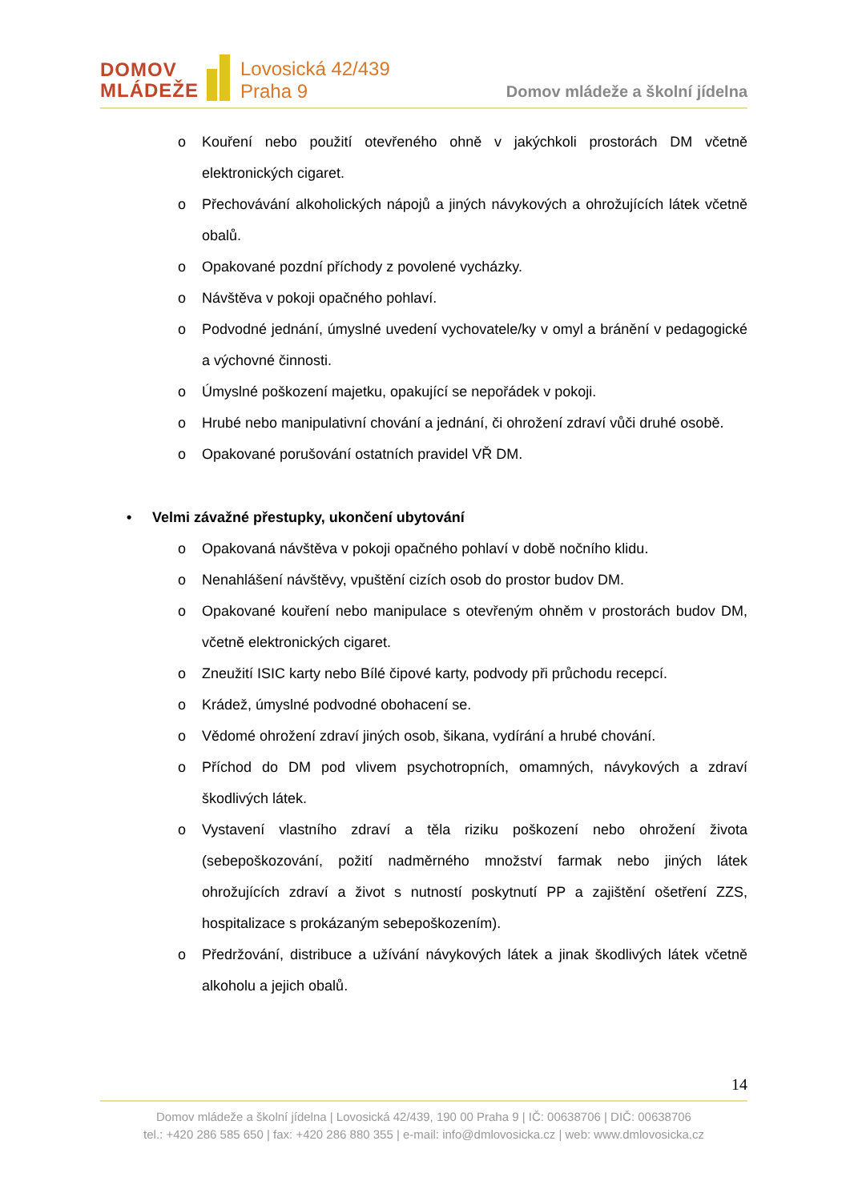DOMOV
MLÁDEŽE
Lovosická 42/439
Praha 9
Domov mládeže a školní jídelna
o Kouření nebo použití otevřeného ohně v jakýchkoli prostorách DM včetně elektronických cigaret.
o Přechovávání alkoholických nápojů a jiných návykových a ohrožujících látek včetně obalů.
o Opakované pozdní příchody z povolené vycházky.
o Návštěva v pokoji opačného pohlaví.
o Podvodné jednání, úmyslné uvedení vychovatele/ky v omyl a bránění v pedagogické a výchovné činnosti.
o Úmyslné poškození majetku, opakující se nepořádek v pokoji.
o Hrubé nebo manipulativní chování a jednání, či ohrožení zdraví vůči druhé osobě.
o Opakované porušování ostatních pravidel VŘ DM.
• Velmi závažné přestupky, ukončení ubytování
o Opakovaná návštěva v pokoji opačného pohlaví v době nočního klidu.
o Nenahlášení návštěvy, vpuštění cizích osob do prostor budov DM.
o Opakované kouření nebo manipulace s otevřeným ohněm v prostorách budov DM, včetně elektronických cigaret.
o Zneužití ISIC karty nebo Bílé čipové karty, podvody při průchodu recepcí.
o Krádež, úmyslné podvodné obohacení se.
o Vědomé ohrožení zdraví jiných osob, šikana, vydírání a hrubé chování.
o Příchod do DM pod vlivem psychotropních, omamných, návykových a zdraví škodlivých látek.
o Vystavení vlastního zdraví a těla riziku poškození nebo ohrožení života (sebepoškozování, požití nadměrného množství farmak nebo jiných látek ohrožujících zdraví a život s nutností poskytnutí PP a zajištění ošetření ZZS, hospitalizace s prokázaným sebepoškozením).
o Předržování, distribuce a užívání návykových látek a jinak škodlivých látek včetně alkoholu a jejich obalů.
14
Domov mládeže a školní jídelna | Lovosická 42/439, 190 00 Praha 9 | IČ: 00638706 | DIČ: 00638706
tel.: +420 286 585 650 | fax: +420 286 880 355 | e-mail: info@dmlovosicka.cz | web: www.dmlovosicka.cz